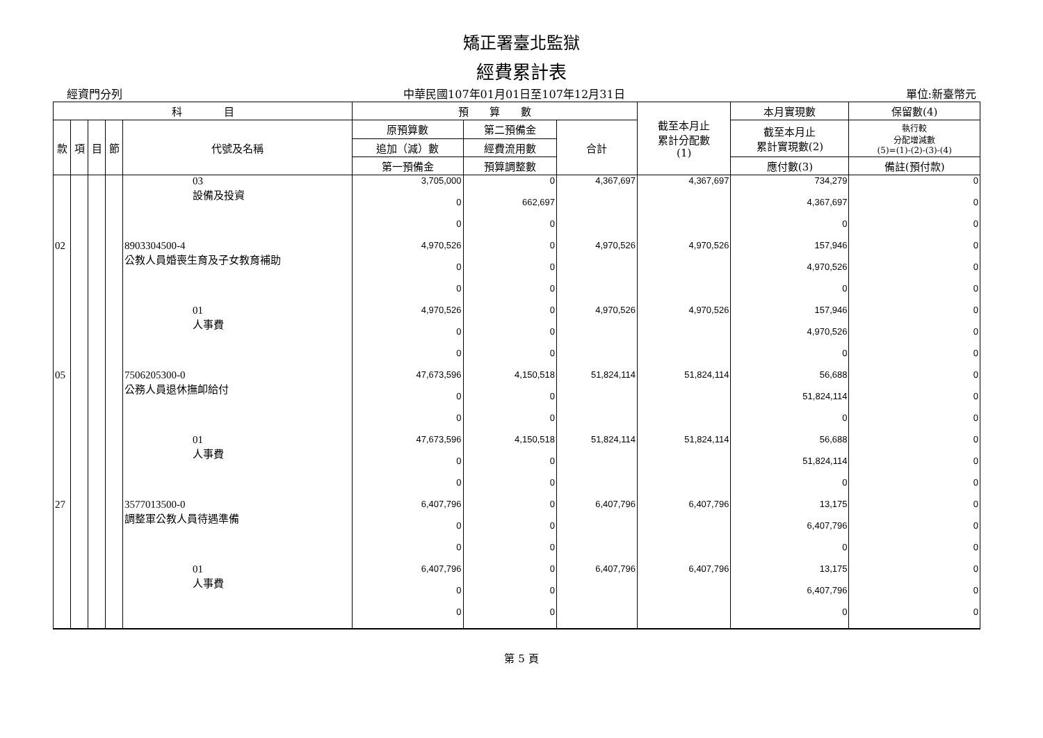矯正署臺北監獄
經費累計表
經資門分列 中華民國107年01月01日至107年12月31日 單位:新臺幣元
| 科 目 | | | | | 預 算 數 | | | 截至本月止 累計分配數 (1) | 本月實現數 | 保留數(4) |
| --- | --- | --- | --- | --- | --- | --- | --- | --- | --- | --- |
| 款 | 項 | 目 | 節 | 代號及名稱 | 原預算數 | 第二預備金 | 合計 | | 截至本月止 累計實現數(2) | 執行較 分配增減數 (5)=(1)-(2)-(3)-(4) |
| | | | | | 追加（減）數 | 經費流用數 | | | | |
| | | | | | 第一預備金 | 預算調整數 | | | 應付數(3) | 備註(預付款) |
| | | | | 03 設備及投資 | 3,705,000 | 0 | 4,367,697 | 4,367,697 | 734,279 | 0 |
| | | | | | 0 | 662,697 | | | 4,367,697 | 0 |
| | | | | | 0 | 0 | | | 0 | 0 |
| 02 | | | | 8903304500-4 公教人員婚喪生育及子女教育補助 | 4,970,526 | 0 | 4,970,526 | 4,970,526 | 157,946 | 0 |
| | | | | | 0 | 0 | | | 4,970,526 | 0 |
| | | | | | 0 | 0 | | | 0 | 0 |
| | | | | 01 人事費 | 4,970,526 | 0 | 4,970,526 | 4,970,526 | 157,946 | 0 |
| | | | | | 0 | 0 | | | 4,970,526 | 0 |
| | | | | | 0 | 0 | | | 0 | 0 |
| 05 | | | | 7506205300-0 公務人員退休撫卹給付 | 47,673,596 | 4,150,518 | 51,824,114 | 51,824,114 | 56,688 | 0 |
| | | | | | 0 | 0 | | | 51,824,114 | 0 |
| | | | | | 0 | 0 | | | 0 | 0 |
| | | | | 01 人事費 | 47,673,596 | 4,150,518 | 51,824,114 | 51,824,114 | 56,688 | 0 |
| | | | | | 0 | 0 | | | 51,824,114 | 0 |
| | | | | | 0 | 0 | | | 0 | 0 |
| 27 | | | | 3577013500-0 調整軍公教人員待遇準備 | 6,407,796 | 0 | 6,407,796 | 6,407,796 | 13,175 | 0 |
| | | | | | 0 | 0 | | | 6,407,796 | 0 |
| | | | | | 0 | 0 | | | 0 | 0 |
| | | | | 01 人事費 | 6,407,796 | 0 | 6,407,796 | 6,407,796 | 13,175 | 0 |
| | | | | | 0 | 0 | | | 6,407,796 | 0 |
| | | | | | 0 | 0 | | | 0 | 0 |
第 5 頁